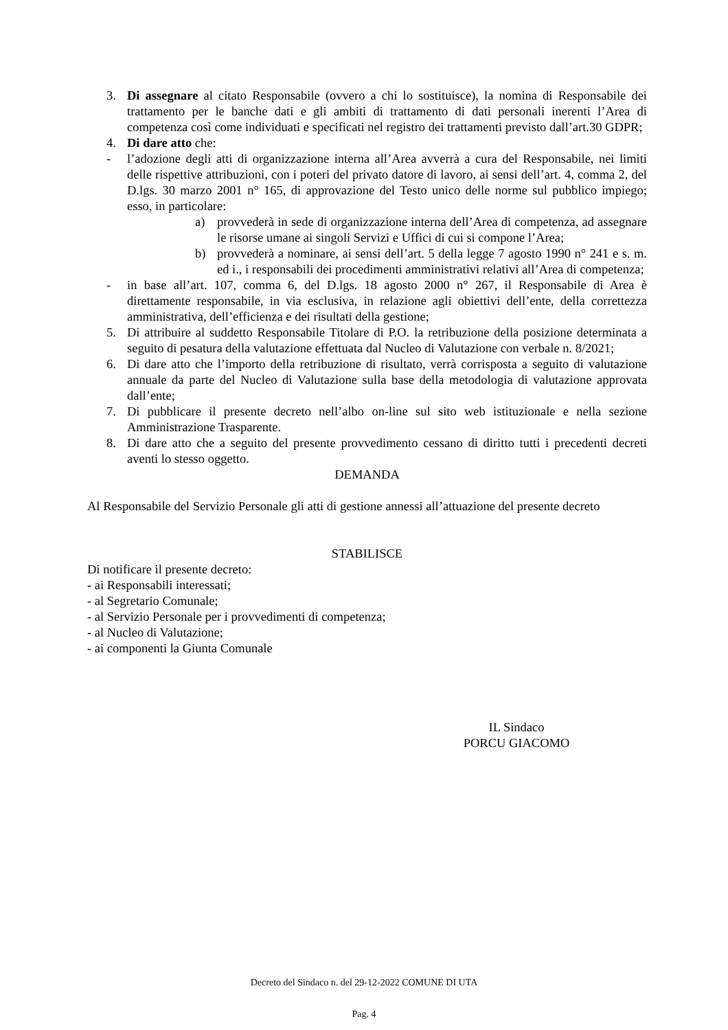3. Di assegnare al citato Responsabile (ovvero a chi lo sostituisce), la nomina di Responsabile dei trattamento per le banche dati e gli ambiti di trattamento di dati personali inerenti l’Area di competenza così come individuati e specificati nel registro dei trattamenti previsto dall’art.30 GDPR;
4. Di dare atto che:
- l’adozione degli atti di organizzazione interna all’Area avverrà a cura del Responsabile, nei limiti delle rispettive attribuzioni, con i poteri del privato datore di lavoro, ai sensi dell’art. 4, comma 2, del D.lgs. 30 marzo 2001 n° 165, di approvazione del Testo unico delle norme sul pubblico impiego; esso, in particolare:
a) provvederà in sede di organizzazione interna dell’Area di competenza, ad assegnare le risorse umane ai singoli Servizi e Uffici di cui si compone l’Area;
b) provvederà a nominare, ai sensi dell’art. 5 della legge 7 agosto 1990 n° 241 e s. m. ed i., i responsabili dei procedimenti amministrativi relativi all’Area di competenza;
- in base all’art. 107, comma 6, del D.lgs. 18 agosto 2000 n° 267, il Responsabile di Area è direttamente responsabile, in via esclusiva, in relazione agli obiettivi dell’ente, della correttezza amministrativa, dell’efficienza e dei risultati della gestione;
5. Di attribuire al suddetto Responsabile Titolare di P.O. la retribuzione della posizione determinata a seguito di pesatura della valutazione effettuata dal Nucleo di Valutazione con verbale n. 8/2021;
6. Di dare atto che l’importo della retribuzione di risultato, verrà corrisposta a seguito di valutazione annuale da parte del Nucleo di Valutazione sulla base della metodologia di valutazione approvata dall’ente;
7. Di pubblicare il presente decreto nell’albo on-line sul sito web istituzionale e nella sezione Amministrazione Trasparente.
8. Di dare atto che a seguito del presente provvedimento cessano di diritto tutti i precedenti decreti aventi lo stesso oggetto.
DEMANDA
Al Responsabile del Servizio Personale gli atti di gestione annessi all’attuazione del presente decreto
STABILISCE
Di notificare il presente decreto:
- ai Responsabili interessati;
- al Segretario Comunale;
- al Servizio Personale per i provvedimenti di competenza;
- al Nucleo di Valutazione;
- ai componenti la Giunta Comunale
IL Sindaco
PORCU GIACOMO
Decreto del Sindaco n. del 29-12-2022 COMUNE DI UTA
Pag. 4